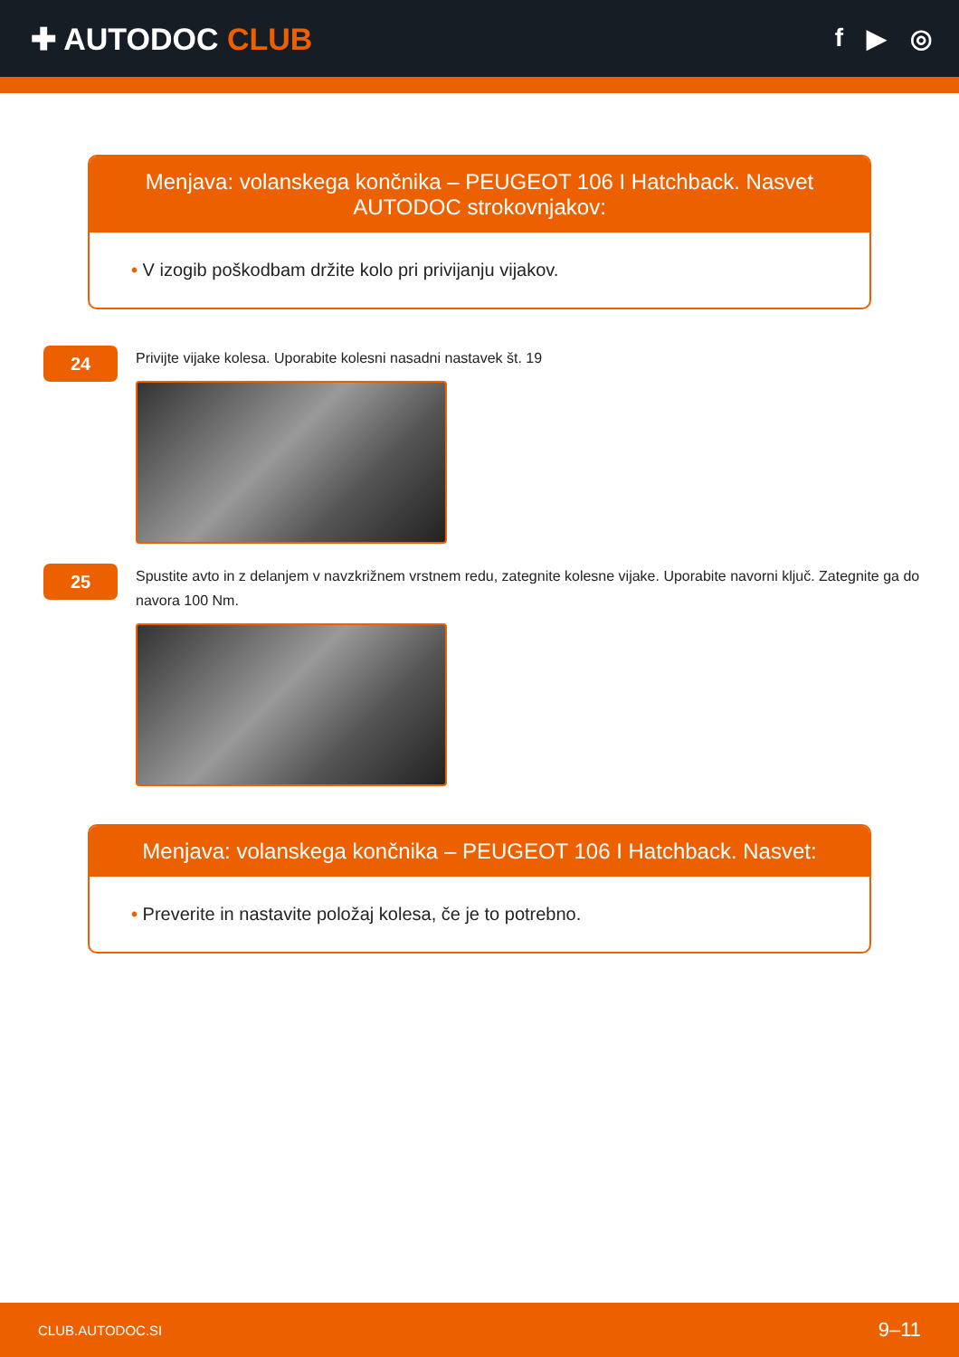✚ AUTODOC CLUB
f ▶ ◎
Menjava: volanskega končnika – PEUGEOT 106 I Hatchback. Nasvet AUTODOC strokovnjakov:
• V izogib poškodbam držite kolo pri privijanju vijakov.
24
Privijte vijake kolesa. Uporabite kolesni nasadni nastavek št. 19
25
Spustite avto in z delanjem v navzkrižnem vrstnem redu, zategnite kolesne vijake. Uporabite navorni ključ. Zategnite ga do navora 100 Nm.
Menjava: volanskega končnika – PEUGEOT 106 I Hatchback. Nasvet:
• Preverite in nastavite položaj kolesa, če je to potrebno.
CLUB.AUTODOC.SI 9–11